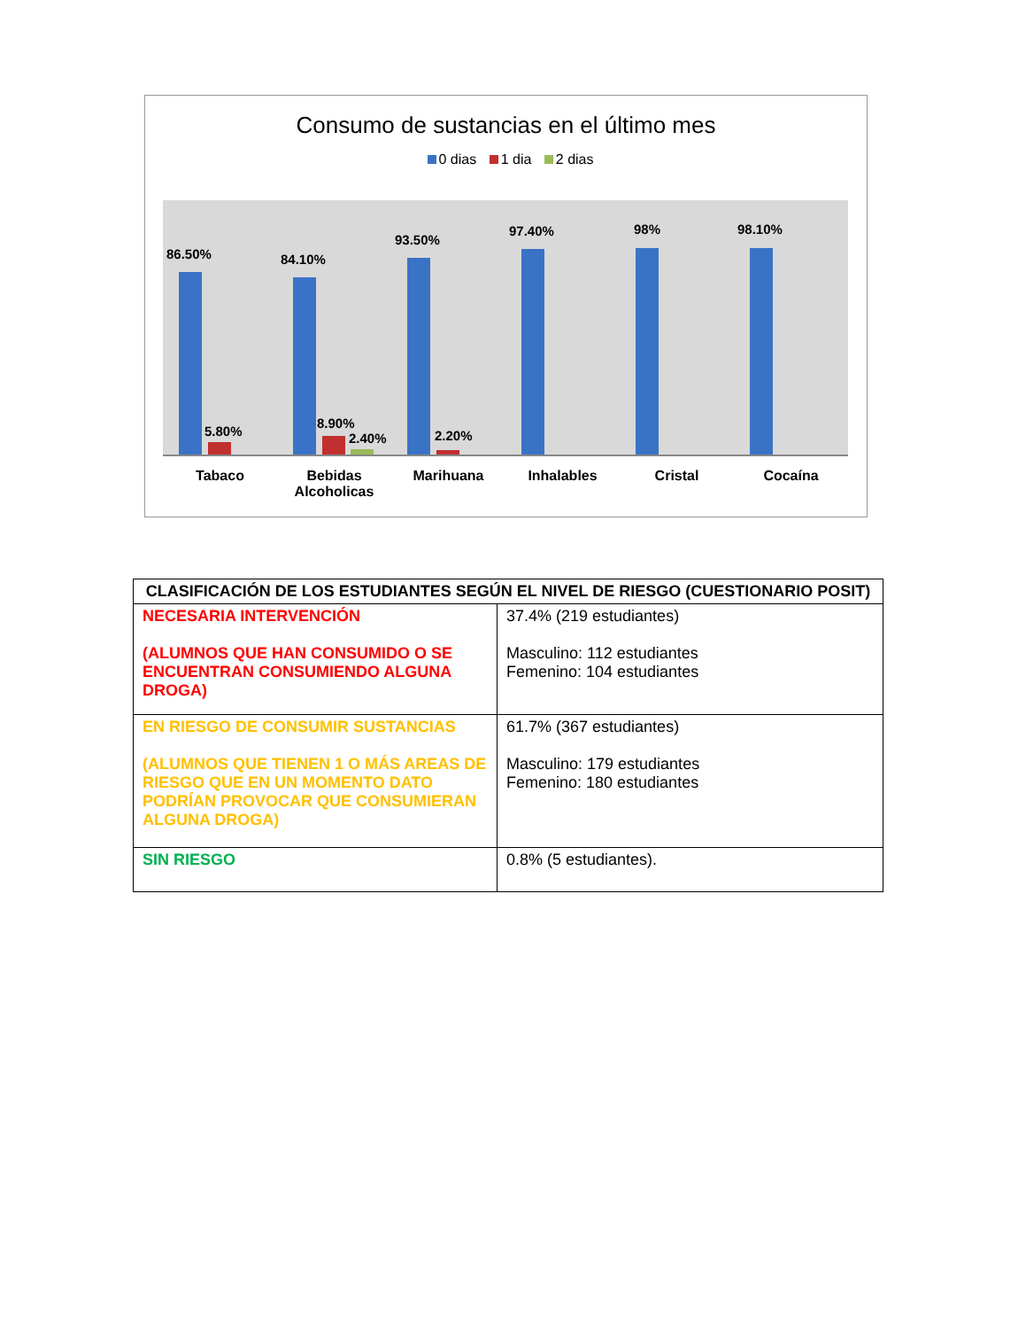Consumo de sustancias en el último mes
0 dias 1 dia 2 dias
86.50%
5.80%
84.10%
8.90%
2.40%
93.50%
2.20%
97.40% 98% 98.10%
Tabaco Bebidas
Alcoholicas
Marihuana Inhalables Cristal Cocaína
| CLASIFICACIÓN DE LOS ESTUDIANTES SEGÚN EL NIVEL DE RIESGO (CUESTIONARIO POSIT) | |
| --- | --- |
| NECESARIA INTERVENCIÓN (ALUMNOS QUE HAN CONSUMIDO O SE ENCUENTRAN CONSUMIENDO ALGUNA DROGA) | 37.4% (219 estudiantes) Masculino: 112 estudiantes Femenino: 104 estudiantes |
| EN RIESGO DE CONSUMIR SUSTANCIAS (ALUMNOS QUE TIENEN 1 O MÁS AREAS DE RIESGO QUE EN UN MOMENTO DATO PODRÍAN PROVOCAR QUE CONSUMIERAN ALGUNA DROGA) | 61.7% (367 estudiantes) Masculino: 179 estudiantes Femenino: 180 estudiantes |
| SIN RIESGO | 0.8% (5 estudiantes). |